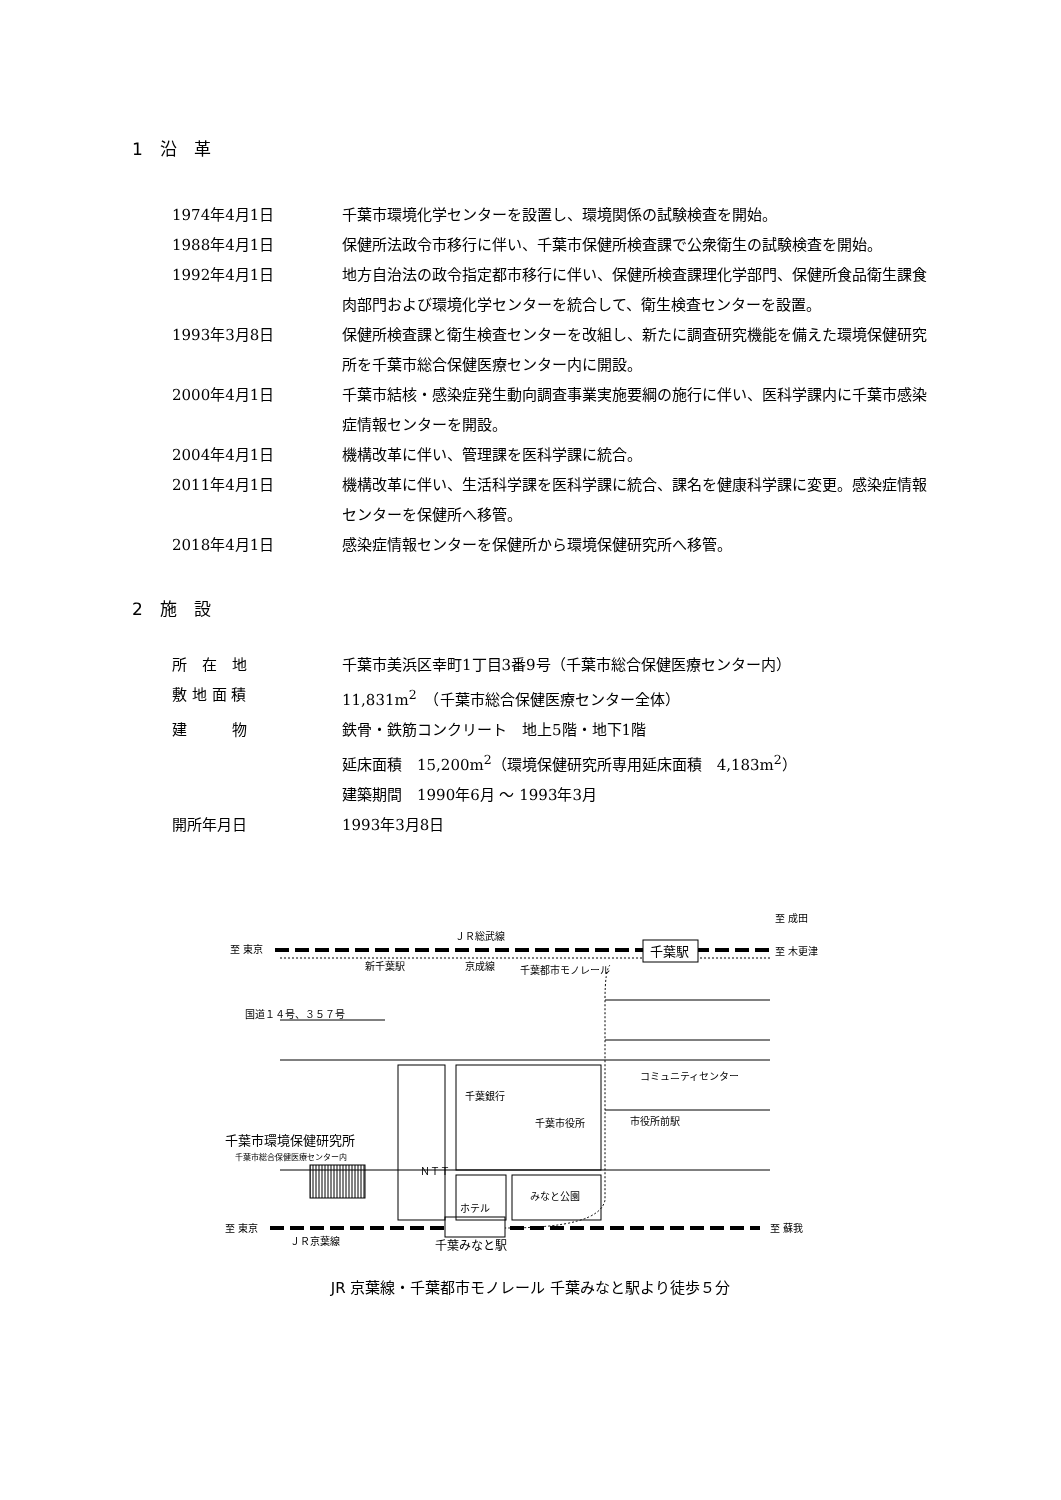1　沿　革
| 1974年4月1日 | 千葉市環境化学センターを設置し、環境関係の試験検査を開始。 |
| 1988年4月1日 | 保健所法政令市移行に伴い、千葉市保健所検査課で公衆衛生の試験検査を開始。 |
| 1992年4月1日 | 地方自治法の政令指定都市移行に伴い、保健所検査課理化学部門、保健所食品衛生課食肉部門および環境化学センターを統合して、衛生検査センターを設置。 |
| 1993年3月8日 | 保健所検査課と衛生検査センターを改組し、新たに調査研究機能を備えた環境保健研究所を千葉市総合保健医療センター内に開設。 |
| 2000年4月1日 | 千葉市結核・感染症発生動向調査事業実施要綱の施行に伴い、医科学課内に千葉市感染症情報センターを開設。 |
| 2004年4月1日 | 機構改革に伴い、管理課を医科学課に統合。 |
| 2011年4月1日 | 機構改革に伴い、生活科学課を医科学課に統合、課名を健康科学課に変更。感染症情報センターを保健所へ移管。 |
| 2018年4月1日 | 感染症情報センターを保健所から環境保健研究所へ移管。 |
2　施　設
| 所 在 地 | 千葉市美浜区幸町1丁目3番9号（千葉市総合保健医療センター内） |
| 敷 地 面 積 | 11,831m<sup>2</sup> （千葉市総合保健医療センター全体） |
| 建 物 | 鉄骨・鉄筋コンクリート 地上5階・地下1階 延床面積 15,200m<sup>2</sup>（環境保健研究所専用延床面積 4,183m<sup>2</sup>） 建築期間 1990年6月 ～ 1993年3月 |
| 開所年月日 | 1993年3月8日 |
至 東京
ＪＲ総武線
千葉駅
至 成田
至 木更津
新千葉駅
京成線
千葉都市モノレール
国道１４号、３５７号
千葉銀行
千葉市役所
コミュニティセンター
市役所前駅
千葉市環境保健研究所
千葉市総合保健医療センター内
ＮＴＴ
ホテル
みなと公園
至 東京
ＪＲ京葉線
至 蘇我
千葉みなと駅
JR 京葉線・千葉都市モノレール 千葉みなと駅より徒歩５分